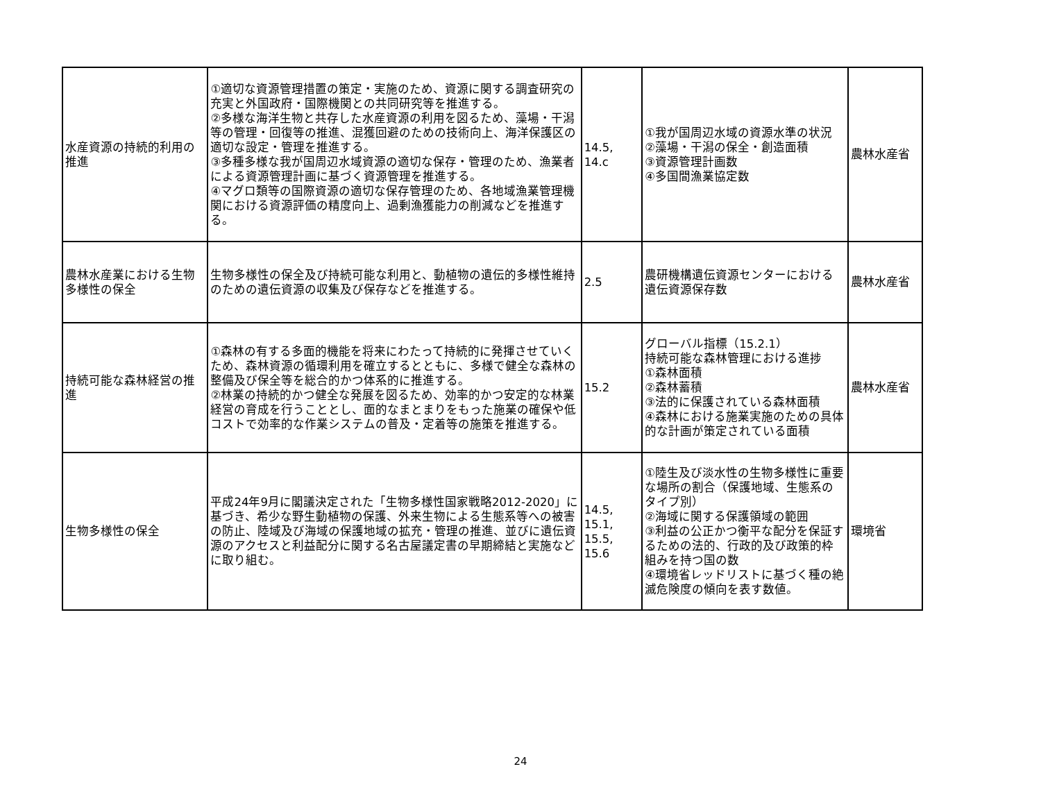| 水産資源の持続的利用の推進 | ①適切な資源管理措置の策定・実施のため、資源に関する調査研究の充実と外国政府・国際機関との共同研究等を推進する。 ②多様な海洋生物と共存した水産資源の利用を図るため、藻場・干潟等の管理・回復等の推進、混獲回避のための技術向上、海洋保護区の適切な設定・管理を推進する。 ③多種多様な我が国周辺水域資源の適切な保存・管理のため、漁業者による資源管理計画に基づく資源管理を推進する。 ④マグロ類等の国際資源の適切な保存管理のため、各地域漁業管理機関における資源評価の精度向上、過剰漁獲能力の削減などを推進する。 | 14.5, 14.c | ①我が国周辺水域の資源水準の状況 ②藻場・干潟の保全・創造面積 ③資源管理計画数 ④多国間漁業協定数 | 農林水産省 |
| 農林水産業における生物多様性の保全 | 生物多様性の保全及び持続可能な利用と、動植物の遺伝的多様性維持のための遺伝資源の収集及び保存などを推進する。 | 2.5 | 農研機構遺伝資源センターにおける遺伝資源保存数 | 農林水産省 |
| 持続可能な森林経営の推進 | ①森林の有する多面的機能を将来にわたって持続的に発揮させていくため、森林資源の循環利用を確立するとともに、多様で健全な森林の整備及び保全等を総合的かつ体系的に推進する。 ②林業の持続的かつ健全な発展を図るため、効率的かつ安定的な林業経営の育成を行うこととし、面的なまとまりをもった施業の確保や低コストで効率的な作業システムの普及・定着等の施策を推進する。 | 15.2 | グローバル指標（15.2.1） 持続可能な森林管理における進捗 ①森林面積 ②森林蓄積 ③法的に保護されている森林面積 ④森林における施業実施のための具体的な計画が策定されている面積 | 農林水産省 |
| 生物多様性の保全 | 平成24年9月に閣議決定された「生物多様性国家戦略2012-2020」に基づき、希少な野生動植物の保護、外来生物による生態系等への被害の防止、陸域及び海域の保護地域の拡充・管理の推進、並びに遺伝資源のアクセスと利益配分に関する名古屋議定書の早期締結と実施などに取り組む。 | 14.5, 15.1, 15.5, 15.6 | ①陸生及び淡水性の生物多様性に重要な場所の割合（保護地域、生態系のタイプ別） ②海域に関する保護領域の範囲 ③利益の公正かつ衡平な配分を保証するための法的、行政的及び政策的枠組みを持つ国の数 ④環境省レッドリストに基づく種の絶滅危険度の傾向を表す数値。 | 環境省 |
24